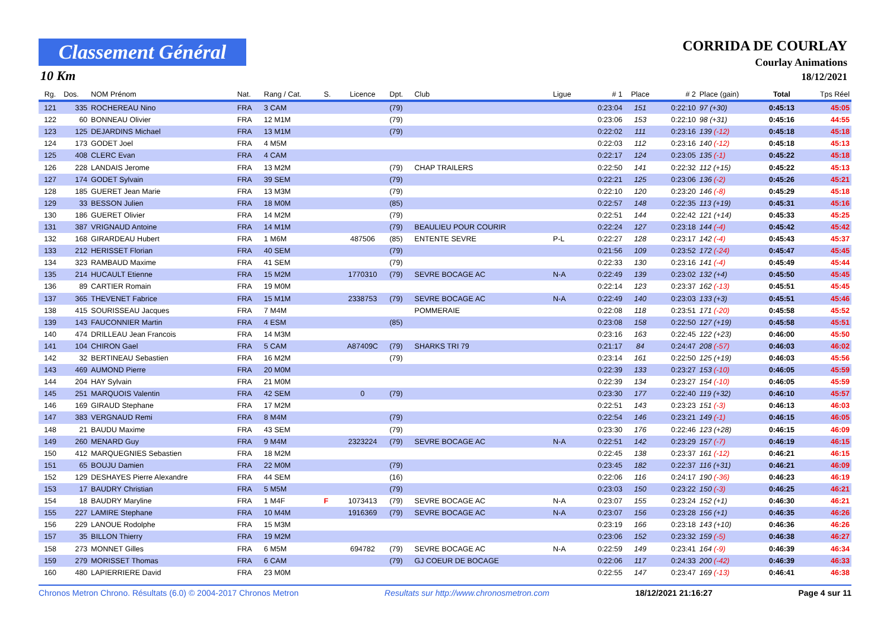Classement Général
10 Km
CORRIDA DE COURLAY
Courlay Animations
18/12/2021
| Rg. | Dos. | NOM Prénom | Nat. | Rang / Cat. | S. | Licence | Dpt. | Club | Ligue | # 1 | Place | # 2 | Place (gain) | Total | Tps Réel |
| --- | --- | --- | --- | --- | --- | --- | --- | --- | --- | --- | --- | --- | --- | --- | --- |
| 121 | 335 | ROCHEREAU Nino | FRA | 3 CAM | | | (79) | | | 0:23:04 | 151 | 0:22:10 | 97 (+30) | 0:45:13 | 45:05 |
| 122 | 60 | BONNEAU Olivier | FRA | 12 M1M | | | (79) | | | 0:23:06 | 153 | 0:22:10 | 98 (+31) | 0:45:16 | 44:55 |
| 123 | 125 | DEJARDINS Michael | FRA | 13 M1M | | | (79) | | | 0:22:02 | 111 | 0:23:16 | 139 (-12) | 0:45:18 | 45:18 |
| 124 | 173 | GODET Joel | FRA | 4 M5M | | | | | | 0:22:03 | 112 | 0:23:16 | 140 (-12) | 0:45:18 | 45:13 |
| 125 | 408 | CLERC Evan | FRA | 4 CAM | | | | | | 0:22:17 | 124 | 0:23:05 | 135 (-1) | 0:45:22 | 45:18 |
| 126 | 228 | LANDAIS Jerome | FRA | 13 M2M | | | (79) | CHAP TRAILERS | | 0:22:50 | 141 | 0:22:32 | 112 (+15) | 0:45:22 | 45:13 |
| 127 | 174 | GODET Sylvain | FRA | 39 SEM | | | (79) | | | 0:22:21 | 125 | 0:23:06 | 136 (-2) | 0:45:26 | 45:21 |
| 128 | 185 | GUERET Jean Marie | FRA | 13 M3M | | | (79) | | | 0:22:10 | 120 | 0:23:20 | 146 (-8) | 0:45:29 | 45:18 |
| 129 | 33 | BESSON Julien | FRA | 18 M0M | | | (85) | | | 0:22:57 | 148 | 0:22:35 | 113 (+19) | 0:45:31 | 45:16 |
| 130 | 186 | GUERET Olivier | FRA | 14 M2M | | | (79) | | | 0:22:51 | 144 | 0:22:42 | 121 (+14) | 0:45:33 | 45:25 |
| 131 | 387 | VRIGNAUD Antoine | FRA | 14 M1M | | | (79) | BEAULIEU POUR COURIR | | 0:22:24 | 127 | 0:23:18 | 144 (-4) | 0:45:42 | 45:42 |
| 132 | 168 | GIRARDEAU Hubert | FRA | 1 M6M | | 487506 | (85) | ENTENTE SEVRE | P-L | 0:22:27 | 128 | 0:23:17 | 142 (-4) | 0:45:43 | 45:37 |
| 133 | 212 | HERISSET Florian | FRA | 40 SEM | | | (79) | | | 0:21:56 | 109 | 0:23:52 | 172 (-24) | 0:45:47 | 45:45 |
| 134 | 323 | RAMBAUD Maxime | FRA | 41 SEM | | | (79) | | | 0:22:33 | 130 | 0:23:16 | 141 (-4) | 0:45:49 | 45:44 |
| 135 | 214 | HUCAULT Etienne | FRA | 15 M2M | | 1770310 | (79) | SEVRE BOCAGE AC | N-A | 0:22:49 | 139 | 0:23:02 | 132 (+4) | 0:45:50 | 45:45 |
| 136 | 89 | CARTIER Romain | FRA | 19 M0M | | | | | | 0:22:14 | 123 | 0:23:37 | 162 (-13) | 0:45:51 | 45:45 |
| 137 | 365 | THEVENET Fabrice | FRA | 15 M1M | | 2338753 | (79) | SEVRE BOCAGE AC | N-A | 0:22:49 | 140 | 0:23:03 | 133 (+3) | 0:45:51 | 45:46 |
| 138 | 415 | SOURISSEAU Jacques | FRA | 7 M4M | | | | POMMERAIE | | 0:22:08 | 118 | 0:23:51 | 171 (-20) | 0:45:58 | 45:52 |
| 139 | 143 | FAUCONNIER Martin | FRA | 4 ESM | | | (85) | | | 0:23:08 | 158 | 0:22:50 | 127 (+19) | 0:45:58 | 45:51 |
| 140 | 474 | DRILLEAU Jean Francois | FRA | 14 M3M | | | | | | 0:23:16 | 163 | 0:22:45 | 122 (+23) | 0:46:00 | 45:50 |
| 141 | 104 | CHIRON Gael | FRA | 5 CAM | | A87409C | (79) | SHARKS TRI 79 | | 0:21:17 | 84 | 0:24:47 | 208 (-57) | 0:46:03 | 46:02 |
| 142 | 32 | BERTINEAU Sebastien | FRA | 16 M2M | | | (79) | | | 0:23:14 | 161 | 0:22:50 | 125 (+19) | 0:46:03 | 45:56 |
| 143 | 469 | AUMOND Pierre | FRA | 20 M0M | | | | | | 0:22:39 | 133 | 0:23:27 | 153 (-10) | 0:46:05 | 45:59 |
| 144 | 204 | HAY Sylvain | FRA | 21 M0M | | | | | | 0:22:39 | 134 | 0:23:27 | 154 (-10) | 0:46:05 | 45:59 |
| 145 | 251 | MARQUOIS Valentin | FRA | 42 SEM | | 0 | (79) | | | 0:23:30 | 177 | 0:22:40 | 119 (+32) | 0:46:10 | 45:57 |
| 146 | 169 | GIRAUD Stephane | FRA | 17 M2M | | | | | | 0:22:51 | 143 | 0:23:23 | 151 (-3) | 0:46:13 | 46:03 |
| 147 | 383 | VERGNAUD Remi | FRA | 8 M4M | | | (79) | | | 0:22:54 | 146 | 0:23:21 | 149 (-1) | 0:46:15 | 46:05 |
| 148 | 21 | BAUDU Maxime | FRA | 43 SEM | | | (79) | | | 0:23:30 | 176 | 0:22:46 | 123 (+28) | 0:46:15 | 46:09 |
| 149 | 260 | MENARD Guy | FRA | 9 M4M | | 2323224 | (79) | SEVRE BOCAGE AC | N-A | 0:22:51 | 142 | 0:23:29 | 157 (-7) | 0:46:19 | 46:15 |
| 150 | 412 | MARQUEGNIES Sebastien | FRA | 18 M2M | | | | | | 0:22:45 | 138 | 0:23:37 | 161 (-12) | 0:46:21 | 46:15 |
| 151 | 65 | BOUJU Damien | FRA | 22 M0M | | | (79) | | | 0:23:45 | 182 | 0:22:37 | 116 (+31) | 0:46:21 | 46:09 |
| 152 | 129 | DESHAYES Pierre Alexandre | FRA | 44 SEM | | | (16) | | | 0:22:06 | 116 | 0:24:17 | 190 (-36) | 0:46:23 | 46:19 |
| 153 | 17 | BAUDRY Christian | FRA | 5 M5M | | | (79) | | | 0:23:03 | 150 | 0:23:22 | 150 (-3) | 0:46:25 | 46:21 |
| 154 | 18 | BAUDRY Maryline | FRA | 1 M4F | F | 1073413 | (79) | SEVRE BOCAGE AC | N-A | 0:23:07 | 155 | 0:23:24 | 152 (+1) | 0:46:30 | 46:21 |
| 155 | 227 | LAMIRE Stephane | FRA | 10 M4M | | 1916369 | (79) | SEVRE BOCAGE AC | N-A | 0:23:07 | 156 | 0:23:28 | 156 (+1) | 0:46:35 | 46:26 |
| 156 | 229 | LANOUE Rodolphe | FRA | 15 M3M | | | | | | 0:23:19 | 166 | 0:23:18 | 143 (+10) | 0:46:36 | 46:26 |
| 157 | 35 | BILLON Thierry | FRA | 19 M2M | | | | | | 0:23:06 | 152 | 0:23:32 | 159 (-5) | 0:46:38 | 46:27 |
| 158 | 273 | MONNET Gilles | FRA | 6 M5M | | 694782 | (79) | SEVRE BOCAGE AC | N-A | 0:22:59 | 149 | 0:23:41 | 164 (-9) | 0:46:39 | 46:34 |
| 159 | 279 | MORISSET Thomas | FRA | 6 CAM | | | (79) | GJ COEUR DE BOCAGE | | 0:22:06 | 117 | 0:24:33 | 200 (-42) | 0:46:39 | 46:33 |
| 160 | 480 | LAPIERRIERE David | FRA | 23 M0M | | | | | | 0:22:55 | 147 | 0:23:47 | 169 (-13) | 0:46:41 | 46:38 |
Chronos Metron Chrono. Résultats (6.0) © 2004-2017 Chronos Metron Resultats sur http://www.chronosmetron.com 18/12/2021 21:16:27 Page 4 sur 11